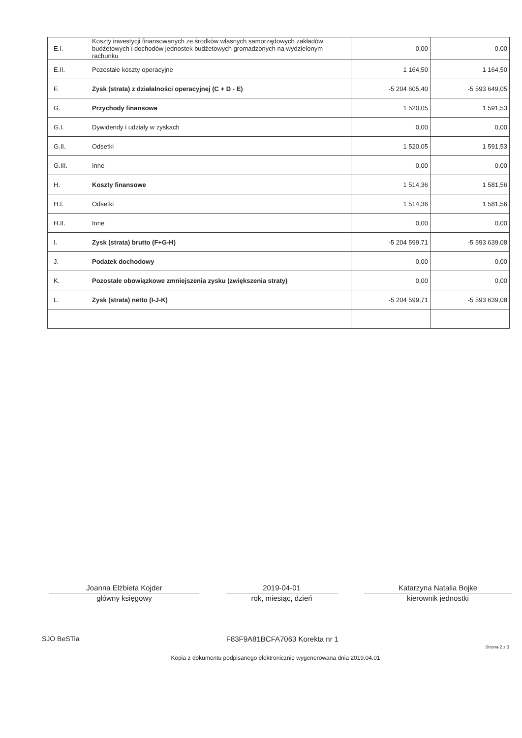| E.I. | Koszty inwestycji finansowanych ze środków własnych samorządowych zakładów budżetowych i dochodów jednostek budżetowych gromadzonych na wydzielonym rachunku | 0,00 | 0,00 |
| E.II. | Pozostałe koszty operacyjne | 1 164,50 | 1 164,50 |
| F. | Zysk (strata) z działalności operacyjnej (C + D - E) | -5 204 605,40 | -5 593 649,05 |
| G. | Przychody finansowe | 1 520,05 | 1 591,53 |
| G.I. | Dywidendy i udziały w zyskach | 0,00 | 0,00 |
| G.II. | Odsetki | 1 520,05 | 1 591,53 |
| G.III. | Inne | 0,00 | 0,00 |
| H. | Koszty finansowe | 1 514,36 | 1 581,56 |
| H.I. | Odsetki | 1 514,36 | 1 581,56 |
| H.II. | Inne | 0,00 | 0,00 |
| I. | Zysk (strata) brutto (F+G-H) | -5 204 599,71 | -5 593 639,08 |
| J. | Podatek dochodowy | 0,00 | 0,00 |
| K. | Pozostałe obowiązkowe zmniejszenia zysku (zwiększenia straty) | 0,00 | 0,00 |
| L. | Zysk (strata) netto (I-J-K) | -5 204 599,71 | -5 593 639,08 |
Joanna Elżbieta Kojder
główny księgowy
2019-04-01
rok, miesiąc, dzień
Katarzyna Natalia Bojke
kierownik jednostki
SJO BeSTia F83F9A81BCFA7063 Korekta nr 1 Strona 2 z 3
Kopia z dokumentu podpisanego elektronicznie wygenerowana dnia 2019.04.01